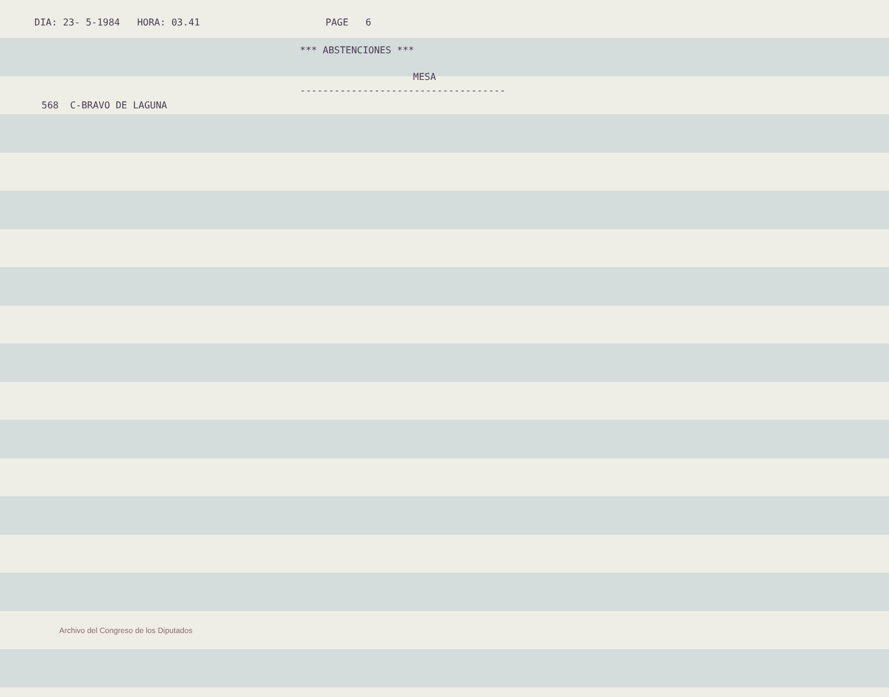DIA: 23- 5-1984 HORA: 03.41 PAGE 6
*** ABSTENCIONES ***
MESA
------------------------------------
568 C-BRAVO DE LAGUNA
Archivo del Congreso de los Diputados